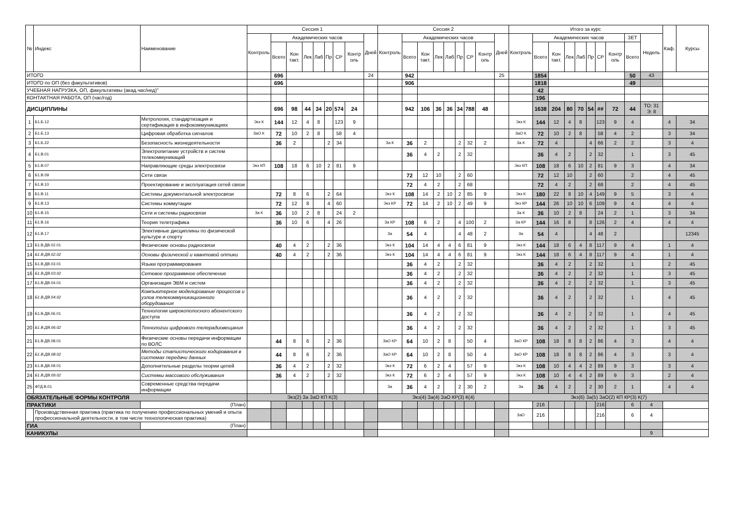| № | Индекс | Наименование | Сессия 1 | | | | | | | | | Сессия 2 | | | | | | | | | Итого за курс | | | | | | | | | | Каф. | Курсы |
| --- | --- | --- | --- | --- | --- | --- | --- | --- | --- | --- | --- | --- | --- | --- | --- | --- | --- | --- | --- | --- | --- | --- | --- | --- | --- | --- | --- | --- | --- | --- | --- | --- |
| | | | Контроль | Академических часов | | | | | | | Дней | Контроль | Академических часов | | | | | | | Дней | Контроль | Академических часов | | | | | | | ЗЕТ | Недель | | |
| | | | | Всего | Кон такт. | Лек | Лаб | Пр | СР | Контр оль | | | Всего | Кон такт. | Лек | Лаб | Пр | СР | Контр оль | | | Всего | Кон такт. | Лек | Лаб | Пр | СР | Контр оль | Всего | | | |
| ИТОГО | | | | 696 | | | | | | | 24 | | 942 | | | | | | | 25 | | 1854 | | | | | | | 50 | 43 | | |
| ИТОГО по ОП (без факультативов) | | | | 696 | | | | | | | | | 906 | | | | | | | | | 1818 | | | | | | | 49 | | | |
| УЧЕБНАЯ НАГРУЗКА, ОП, факультативы (акад.час/нед)" | | | | | | | | | | | | | | | | | | | | | | 42 | | | | | | | | | | |
| КОНТАКТНАЯ РАБОТА, ОП (час/год) | | | | | | | | | | | | | | | | | | | | | | 196 | | | | | | | | | | |
| ДИСЦИПЛИНЫ | | | | 696 | 98 | 44 | 34 | 20 | 574 | 24 | | | 942 | 106 | 36 | 36 | 34 | 788 | 48 | | | 1638 | 204 | 80 | 70 | 54 | ## | 72 | 44 | ТО: 31 Э: 8 | | |
| 1 | Б1.Б.12 | Метрология, стандартизация и сертификация в инфокоммуникациях | Экз К | 144 | 12 | 4 | 8 | | 123 | 9 | | | | | | | | | | | Экз К | 144 | 12 | 4 | 8 | | 123 | 9 | 4 | | 4 | 34 |
| 2 | Б1.Б.13 | Цифровая обработка сигналов | ЗаО К | 72 | 10 | 2 | 8 | | 58 | 4 | | | | | | | | | | | ЗаО К | 72 | 10 | 2 | 8 | | 58 | 4 | 2 | | 3 | 34 |
| 3 | Б1.Б.22 | Безопасность жизнедеятельности | | 36 | 2 | | | 2 | 34 | | | За К | 36 | 2 | | | 2 | 32 | 2 | | За К | 72 | 4 | | | 4 | 66 | 2 | 2 | | 3 | 4 |
| 4 | Б1.В.01 | Электропитание устройств и систем телекоммуникаций | | | | | | | | | | | 36 | 4 | 2 | | 2 | 32 | | | | 36 | 4 | 2 | | 2 | 32 | | 1 | | 3 | 45 |
| 5 | Б1.В.07 | Направляющие среды электросвязи | Экз КП | 108 | 18 | 6 | 10 | 2 | 81 | 9 | | | | | | | | | | | Экз КП | 108 | 18 | 6 | 10 | 2 | 81 | 9 | 3 | | 4 | 34 |
| 6 | Б1.В.09 | Сети связи | | | | | | | | | | | 72 | 12 | 10 | | 2 | 60 | | | | 72 | 12 | 10 | | 2 | 60 | | 2 | | 4 | 45 |
| 7 | Б1.В.10 | Проектирование и эксплуатация сетей связи | | | | | | | | | | | 72 | 4 | 2 | | 2 | 68 | | | | 72 | 4 | 2 | | 2 | 68 | | 2 | | 4 | 45 |
| 8 | Б1.В.11 | Системы документальной электросвязи | | 72 | 8 | 6 | | 2 | 64 | | | Экз К | 108 | 14 | 2 | 10 | 2 | 85 | 9 | | Экз К | 180 | 22 | 8 | 10 | 4 | 149 | 9 | 5 | | 3 | 4 |
| 9 | Б1.В.13 | Системы коммутации | | 72 | 12 | 8 | | 4 | 60 | | | Экз КР | 72 | 14 | 2 | 10 | 2 | 49 | 9 | | Экз КР | 144 | 26 | 10 | 10 | 6 | 109 | 9 | 4 | | 4 | 4 |
| 10 | Б1.В.15 | Сети и системы радиосвязи | За К | 36 | 10 | 2 | 8 | | 24 | 2 | | | | | | | | | | | За К | 36 | 10 | 2 | 8 | | 24 | 2 | 1 | | 3 | 34 |
| 11 | Б1.В.16 | Теория телетрафика | | 36 | 10 | 6 | | 4 | 26 | | | За КР | 108 | 6 | 2 | | 4 | 100 | 2 | | За КР | 144 | 16 | 8 | | 8 | 126 | 2 | 4 | | 4 | 4 |
| 12 | Б1.В.17 | Элективные дисциплины по физической культуре и спорту | | | | | | | | | | За | 54 | 4 | | | 4 | 48 | 2 | | За | 54 | 4 | | | 4 | 48 | 2 | | | | 12345 |
| 13 | Б1.В.ДВ.02.01 | Физические основы радиосвязи | | 40 | 4 | 2 | | 2 | 36 | | | Экз К | 104 | 14 | 4 | 4 | 6 | 81 | 9 | | Экз К | 144 | 18 | 6 | 4 | 8 | 117 | 9 | 4 | | 1 | 4 |
| 14 | Б1.В.ДВ.02.02 | Основы физической и квантовой оптики | | 40 | 4 | 2 | | 2 | 36 | | | Экз К | 104 | 14 | 4 | 4 | 6 | 81 | 9 | | Экз К | 144 | 18 | 6 | 4 | 8 | 117 | 9 | 4 | | 1 | 4 |
| 15 | Б1.В.ДВ.03.01 | Языки программирования | | | | | | | | | | | 36 | 4 | 2 | | 2 | 32 | | | | 36 | 4 | 2 | | 2 | 32 | | 1 | | 2 | 45 |
| 16 | Б1.В.ДВ.03.02 | Сетевое программное обеспечение | | | | | | | | | | | 36 | 4 | 2 | | 2 | 32 | | | | 36 | 4 | 2 | | 2 | 32 | | 1 | | 3 | 45 |
| 17 | Б1.В.ДВ.04.01 | Организация ЭВМ и систем | | | | | | | | | | | 36 | 4 | 2 | | 2 | 32 | | | | 36 | 4 | 2 | | 2 | 32 | | 1 | | 3 | 45 |
| 18 | Б1.В.ДВ.04.02 | Компьютерное моделирование процессов и узлов телекоммуникационного оборудования | | | | | | | | | | | 36 | 4 | 2 | | 2 | 32 | | | | 36 | 4 | 2 | | 2 | 32 | | 1 | | 4 | 45 |
| 19 | Б1.В.ДВ.06.01 | Технологии широкополосного абонентского доступа | | | | | | | | | | | 36 | 4 | 2 | | 2 | 32 | | | | 36 | 4 | 2 | | 2 | 32 | | 1 | | 4 | 45 |
| 20 | Б1.В.ДВ.06.02 | Технологии цифрового телерадиовещания | | | | | | | | | | | 36 | 4 | 2 | | 2 | 32 | | | | 36 | 4 | 2 | | 2 | 32 | | 1 | | 3 | 45 |
| 21 | Б1.В.ДВ.08.01 | Физические основы передачи информации по ВОЛС | | 44 | 8 | 6 | | 2 | 36 | | | ЗаО КР | 64 | 10 | 2 | 8 | | 50 | 4 | | ЗаО КР | 108 | 18 | 8 | 8 | 2 | 86 | 4 | 3 | | 4 | 4 |
| 22 | Б1.В.ДВ.08.02 | Методы статистического кодирования в системах передачи данных | | 44 | 8 | 6 | | 2 | 36 | | | ЗаО КР | 64 | 10 | 2 | 8 | | 50 | 4 | | ЗаО КР | 108 | 18 | 8 | 8 | 2 | 86 | 4 | 3 | | 3 | 4 |
| 23 | Б1.В.ДВ.09.01 | Дополнительные разделы теории цепей | | 36 | 4 | 2 | | 2 | 32 | | | Экз К | 72 | 6 | 2 | 4 | | 57 | 9 | | Экз К | 108 | 10 | 4 | 4 | 2 | 89 | 9 | 3 | | 3 | 4 |
| 24 | Б1.В.ДВ.09.02 | Системы массового обслуживания | | 36 | 4 | 2 | | 2 | 32 | | | Экз К | 72 | 6 | 2 | 4 | | 57 | 9 | | Экз К | 108 | 10 | 4 | 4 | 2 | 89 | 9 | 3 | | 2 | 4 |
| 25 | ФТД.В.01 | Современные средства передачи информации | | | | | | | | | | За | 36 | 4 | 2 | | 2 | 30 | 2 | | За | 36 | 4 | 2 | | 2 | 30 | 2 | 1 | | 4 | 4 |
| ОБЯЗАТЕЛЬНЫЕ ФОРМЫ КОНТРОЛЯ | | | Экз(2) За ЗаО КП К(3) | | | | | | | | | Экз(4) За(4) ЗаО КР(3) К(4) | | | | | | | | | Экз(6) За(5) ЗаО(2) КП КР(3) К(7) | | | | | | | | | | | |
| ПРАКТИКИ | | (План) | | | | | | | | | | | | | | | | | | | | 216 | | | | | 216 | | 6 | 4 | | |
| | Производственная практика (практика по получению профессиональных умений и опыта профессиональной деятельности, в том числе технологическая практика) | | | | | | | | | | | | | | | | | | | | ЗаО | 216 | | | | | 216 | | 6 | 4 | | |
| ГИА | | (План) | | | | | | | | | | | | | | | | | | | | | | | | | | | | | | |
| КАНИКУЛЫ | | | | | | | | | | | | | | | | | | | | | | | | | | | | | | 9 | | |